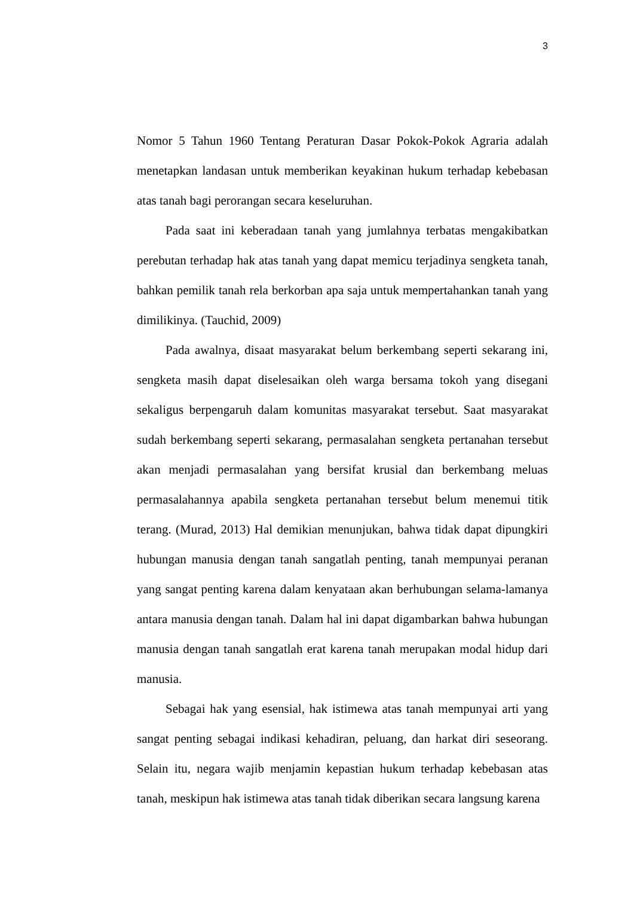3
Nomor 5 Tahun 1960 Tentang Peraturan Dasar Pokok-Pokok Agraria adalah menetapkan landasan untuk memberikan keyakinan hukum terhadap kebebasan atas tanah bagi perorangan secara keseluruhan.
Pada saat ini keberadaan tanah yang jumlahnya terbatas mengakibatkan perebutan terhadap hak atas tanah yang dapat memicu terjadinya sengketa tanah, bahkan pemilik tanah rela berkorban apa saja untuk mempertahankan tanah yang dimilikinya. (Tauchid, 2009)
Pada awalnya, disaat masyarakat belum berkembang seperti sekarang ini, sengketa masih dapat diselesaikan oleh warga bersama tokoh yang disegani sekaligus berpengaruh dalam komunitas masyarakat tersebut. Saat masyarakat sudah berkembang seperti sekarang, permasalahan sengketa pertanahan tersebut akan menjadi permasalahan yang bersifat krusial dan berkembang meluas permasalahannya apabila sengketa pertanahan tersebut belum menemui titik terang. (Murad, 2013) Hal demikian menunjukan, bahwa tidak dapat dipungkiri hubungan manusia dengan tanah sangatlah penting, tanah mempunyai peranan yang sangat penting karena dalam kenyataan akan berhubungan selama-lamanya antara manusia dengan tanah. Dalam hal ini dapat digambarkan bahwa hubungan manusia dengan tanah sangatlah erat karena tanah merupakan modal hidup dari manusia.
Sebagai hak yang esensial, hak istimewa atas tanah mempunyai arti yang sangat penting sebagai indikasi kehadiran, peluang, dan harkat diri seseorang. Selain itu, negara wajib menjamin kepastian hukum terhadap kebebasan atas tanah, meskipun hak istimewa atas tanah tidak diberikan secara langsung karena